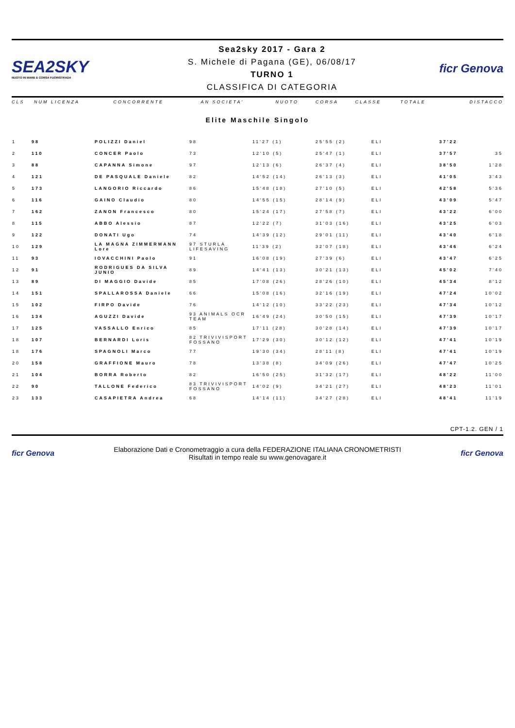SEA2SKY
NUOTO IN MARE E CORSA FUORISTRADA
Sea2sky 2017 - Gara 2
S. Michele di Pagana (GE), 06/08/17
TURNO 1
CLASSIFICA DI CATEGORIA
ficr Genova
| CLS | NUM LICENZA | CONCORRENTE | AN SOCIETA' | NUOTO | CORSA | CLASSE | TOTALE | DISTACCO |
| --- | --- | --- | --- | --- | --- | --- | --- | --- |
Elite Maschile Singolo
| 1 | 98 | POLIZZI Daniel | 98 | 11'27 (1) | 25'55 (2) | ELI | 37'22 | |
| 2 | 110 | CONCER Paolo | 73 | 12'10 (5) | 25'47 (1) | ELI | 37'57 | 35 |
| 3 | 88 | CAPANNA Simone | 97 | 12'13 (6) | 26'37 (4) | ELI | 38'50 | 1'28 |
| 4 | 121 | DE PASQUALE Daniele | 82 | 14'52 (14) | 26'13 (3) | ELI | 41'05 | 3'43 |
| 5 | 173 | LANGORIO Riccardo | 86 | 15'48 (18) | 27'10 (5) | ELI | 42'58 | 5'36 |
| 6 | 116 | GAINO Claudio | 80 | 14'55 (15) | 28'14 (9) | ELI | 43'09 | 5'47 |
| 7 | 162 | ZANON Francesco | 80 | 15'24 (17) | 27'58 (7) | ELI | 43'22 | 6'00 |
| 8 | 115 | ABBO Alessio | 87 | 12'22 (7) | 31'03 (16) | ELI | 43'25 | 6'03 |
| 9 | 122 | DONATI Ugo | 74 | 14'39 (12) | 29'01 (11) | ELI | 43'40 | 6'18 |
| 10 | 129 | LA MAGNA ZIMMERMANN Lore | 97 STURLA LIFESAVING | 11'39 (2) | 32'07 (18) | ELI | 43'46 | 6'24 |
| 11 | 93 | IOVACCHINI Paolo | 91 | 16'08 (19) | 27'39 (6) | ELI | 43'47 | 6'25 |
| 12 | 91 | RODRIGUES DA SILVA JUNIO | 89 | 14'41 (13) | 30'21 (13) | ELI | 45'02 | 7'40 |
| 13 | 89 | DI MAGGIO Davide | 85 | 17'08 (26) | 28'26 (10) | ELI | 45'34 | 8'12 |
| 14 | 151 | SPALLAROSSA Daniele | 66 | 15'08 (16) | 32'16 (19) | ELI | 47'24 | 10'02 |
| 15 | 102 | FIRPO Davide | 76 | 14'12 (10) | 33'22 (23) | ELI | 47'34 | 10'12 |
| 16 | 134 | AGUZZI Davide | 93 ANIMALS OCR TEAM | 16'49 (24) | 30'50 (15) | ELI | 47'39 | 10'17 |
| 17 | 125 | VASSALLO Enrico | 85 | 17'11 (28) | 30'28 (14) | ELI | 47'39 | 10'17 |
| 18 | 107 | BERNARDI Loris | 82 TRIVIVISPORT FOSSANO | 17'29 (30) | 30'12 (12) | ELI | 47'41 | 10'19 |
| 18 | 176 | SPAGNOLI Marco | 77 | 19'30 (34) | 28'11 (8) | ELI | 47'41 | 10'19 |
| 20 | 158 | GRAFFIONE Mauro | 78 | 13'38 (8) | 34'09 (26) | ELI | 47'47 | 10'25 |
| 21 | 104 | BORRA Roberto | 82 | 16'50 (25) | 31'32 (17) | ELI | 48'22 | 11'00 |
| 22 | 90 | TALLONE Federico | 83 TRIVIVISPORT FOSSANO | 14'02 (9) | 34'21 (27) | ELI | 48'23 | 11'01 |
| 23 | 133 | CASAPIETRA Andrea | 68 | 14'14 (11) | 34'27 (28) | ELI | 48'41 | 11'19 |
CPT-1.2. GEN / 1
ficr Genova
Elaborazione Dati e Cronometraggio a cura della FEDERAZIONE ITALIANA CRONOMETRISTI
Risultati in tempo reale su www.genovagare.it
ficr Genova